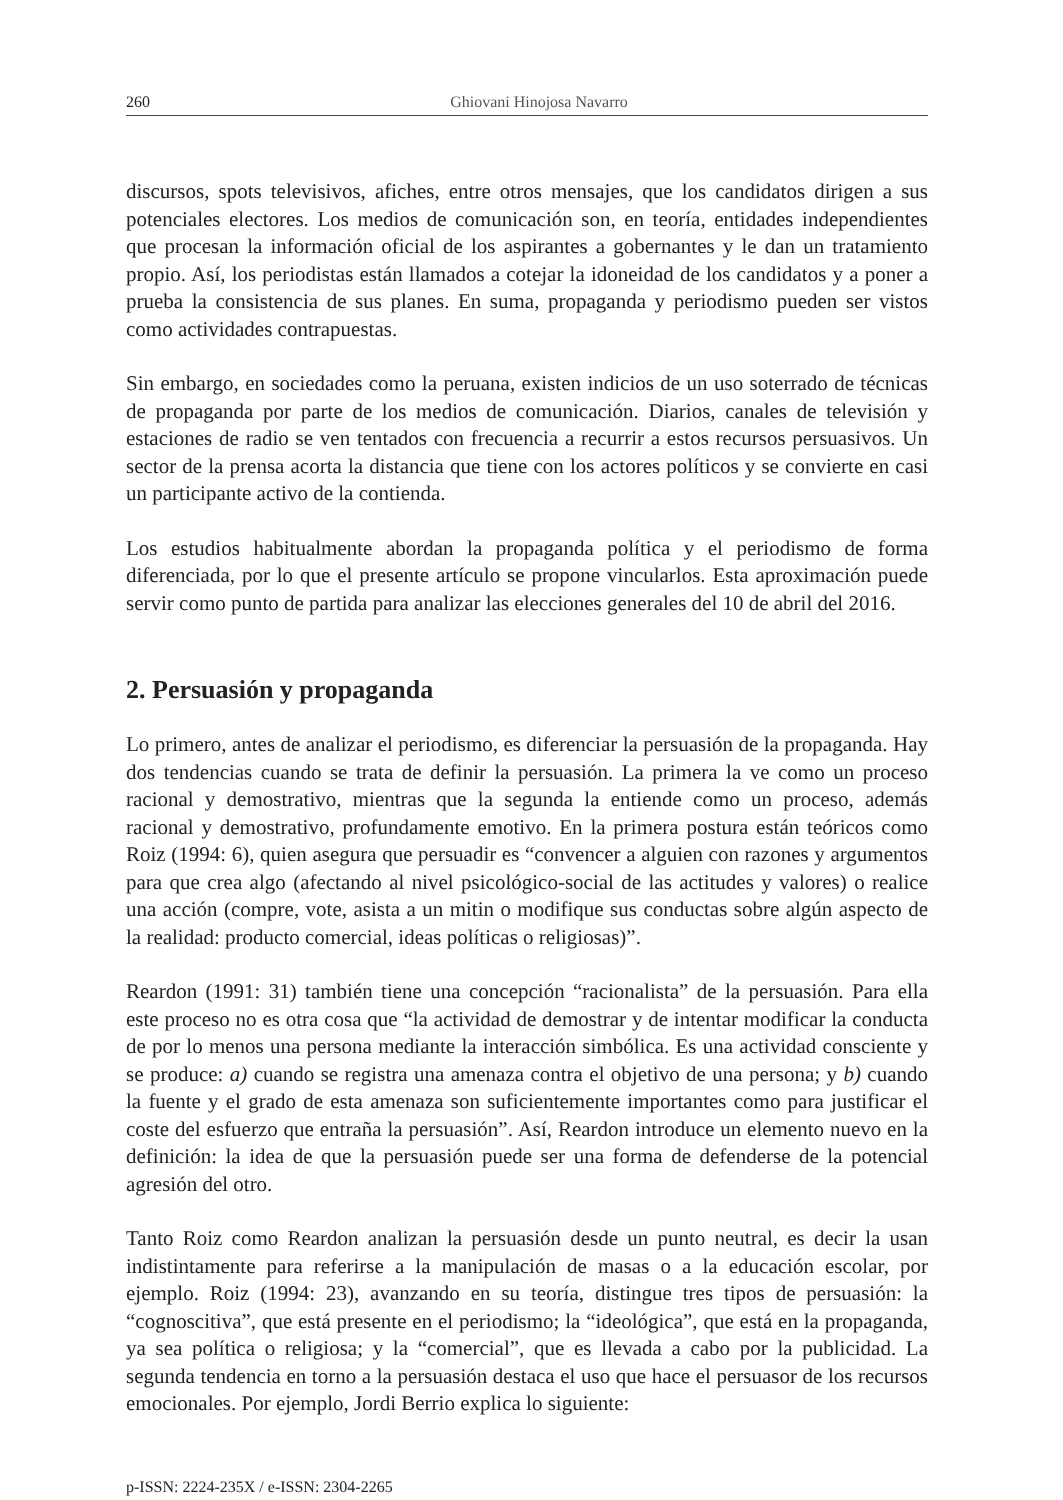260 Ghiovani Hinojosa Navarro
discursos, spots televisivos, afiches, entre otros mensajes, que los candidatos dirigen a sus potenciales electores. Los medios de comunicación son, en teoría, entidades independientes que procesan la información oficial de los aspirantes a gobernantes y le dan un tratamiento propio. Así, los periodistas están llamados a cotejar la idoneidad de los candidatos y a poner a prueba la consistencia de sus planes. En suma, propaganda y periodismo pueden ser vistos como actividades contrapuestas.
Sin embargo, en sociedades como la peruana, existen indicios de un uso soterrado de técnicas de propaganda por parte de los medios de comunicación. Diarios, canales de televisión y estaciones de radio se ven tentados con frecuencia a recurrir a estos recursos persuasivos. Un sector de la prensa acorta la distancia que tiene con los actores políticos y se convierte en casi un participante activo de la contienda.
Los estudios habitualmente abordan la propaganda política y el periodismo de forma diferenciada, por lo que el presente artículo se propone vincularlos. Esta aproximación puede servir como punto de partida para analizar las elecciones generales del 10 de abril del 2016.
2. Persuasión y propaganda
Lo primero, antes de analizar el periodismo, es diferenciar la persuasión de la propaganda. Hay dos tendencias cuando se trata de definir la persuasión. La primera la ve como un proceso racional y demostrativo, mientras que la segunda la entiende como un proceso, además racional y demostrativo, profundamente emotivo. En la primera postura están teóricos como Roiz (1994: 6), quien asegura que persuadir es “convencer a alguien con razones y argumentos para que crea algo (afectando al nivel psicológico-social de las actitudes y valores) o realice una acción (compre, vote, asista a un mitin o modifique sus conductas sobre algún aspecto de la realidad: producto comercial, ideas políticas o religiosas)”.
Reardon (1991: 31) también tiene una concepción “racionalista” de la persuasión. Para ella este proceso no es otra cosa que “la actividad de demostrar y de intentar modificar la conducta de por lo menos una persona mediante la interacción simbólica. Es una actividad consciente y se produce: a) cuando se registra una amenaza contra el objetivo de una persona; y b) cuando la fuente y el grado de esta amenaza son suficientemente importantes como para justificar el coste del esfuerzo que entraña la persuasión”. Así, Reardon introduce un elemento nuevo en la definición: la idea de que la persuasión puede ser una forma de defenderse de la potencial agresión del otro.
Tanto Roiz como Reardon analizan la persuasión desde un punto neutral, es decir la usan indistintamente para referirse a la manipulación de masas o a la educación escolar, por ejemplo. Roiz (1994: 23), avanzando en su teoría, distingue tres tipos de persuasión: la “cognoscitiva”, que está presente en el periodismo; la “ideológica”, que está en la propaganda, ya sea política o religiosa; y la “comercial”, que es llevada a cabo por la publicidad. La segunda tendencia en torno a la persuasión destaca el uso que hace el persuasor de los recursos emocionales. Por ejemplo, Jordi Berrio explica lo siguiente:
p-ISSN: 2224-235X / e-ISSN: 2304-2265